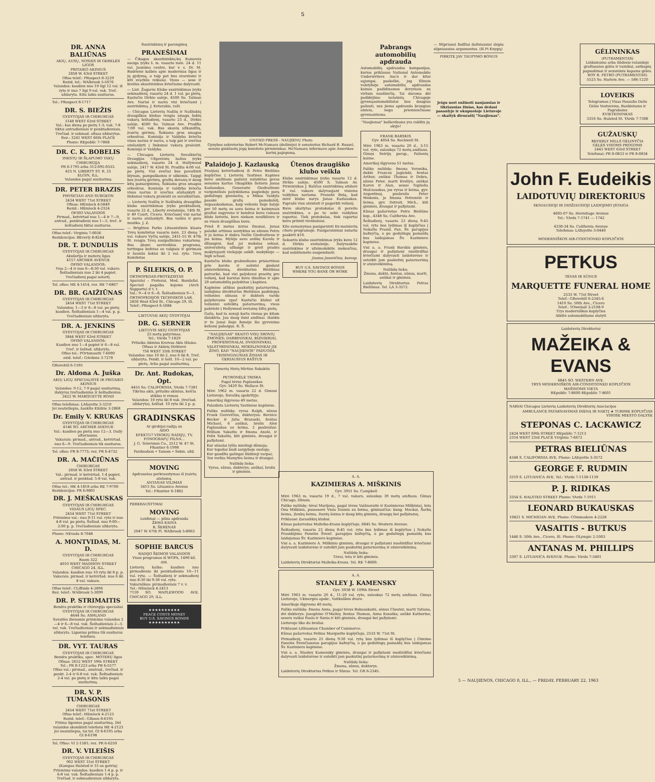5
DR. ANNA BALIŪNAS
AKIŲ, AUSŲ, NOSIES IR GERKLĖS LIGOS
PRITAIKO AKINIUS
2858 W. 63rd STREET
Ofiso telef.: PRospect 8-3229
Rezid. tel.: WAlbrook 5-5076
Valandos: kasdien nuo 10 ligi 12 val. iš ryto ir nuo 7 ligi 9 val. vak. Treč. uždaryta. Kitu laiku susitarus.
Tel.: PRospect 8-1717
DR. S. BIEŽIS
GYDYTOJAS IR CHIRURGAS
3148 WEST 63rd STREET
Val.: kas dieną po pietų 1-3; vak. 7-8 tiktai antradieniais ir penktadieniais. Trečiad. ir sekmad. ofisas uždarytas.
Rez.: 3241 WEST 66th PLACE
Phone: REpublic 7-7868
DR. C. K. BOBELIS
INKSTŲ IR ŠLAPUMO TAKŲ CHIRURGIJA
PR 6-1795 arba 312-695-0533.
425 N. LIBERTY ST. R. 25
ELGIN, ILL.
Valandos pagal susitarimą
DR. PETER BRAZIS
PHYSICIAN AND SURGEON
2434 WEST 71st STREET
Ofisas: HEmlock 4-5849
Rezid.: HEmlock 4-2324
OFISO VALANDOS
Pirmad., ketvirtad nuo 1—4 ir 7—9, antrad., penktadienį nuo 1—5, treč. ir šeštadienį tiktai susitarus.
Ofiso telef.: Virginia 7-0036
Rezidencijos: BEverly 8-8244
DR. T. DUNDULIS
GYDYTOJAS IR CHIRURGAS
Akušerija ir moterų ligos
4157 ARCHER AVENUE
OFISO VALANDOS:
Nuo 2—4 ir nuo 6—8:30 val. vakaro. Šeštadieniais nuo 2 iki 4 popiet. Trečiadienį pagal sutartį.
Tel. ofiso: HE 4-1414, rez. RE 7-6867
DR. BR. GAIŽIŪNAS
GYDYTOJAS IR CHIRURGAS
2454 WEST 71st STREET
Valandos: 1—3 ir 6—8 val. po pietų kasdien. Šeštadieniais 1—4 val. p. p. Trečiadieniais uždaryta.
DR. A. JENKINS
GYDYTOJAS IR CHIRURGAS
3844 WEST 63rd STREET
OFISO VALANDOS:
Kasdien nuo 1—4 popiet ir 6—8 val. Treč. ir šeštad. uždaryta.
Ofiso tel.: POrtsmouth 7-6000
ezid. telef.: GArdens 3-7278
GRovehill 6-1595
Dr. Aldona A. Juška
AKIŲ LIGŲ SPECIALISTĖ IR PRITAIKO AKINIUS
Valandos: 9-12, 7-9 pagal susitarimą, išskyrus trečiadienius ir šeštadienius.
2422 W. MARQUETTE ROAD
Ofiso telefonas: LAfayette 3-3210
Jei neatsiliepia, šaukite KEdzie 3-2868
Dr. Emily V. KRUKAS
GYDYTOJAS IR CHIRURGAS
4146 SO. ARCHER AVENUE
Val.: kasdien po pietų nuo 12—3. Daily afternoons.
Vakarais: pirmad., antrad., ketvirtad. nuo 6—9. Trečiadieniais tik susitarus.
Tel. ofiso: PR 8-7773; rez. PR 6-4732
DR. A. MAČIŪNAS
CHIRURGAS
2858 W. 63rd STREET
Val.: pirmad. ir ketvirtad. 1-4 popiet, antrad. ir penktad. 5-8 val. vak.
Ofiso tel.: HE 4-1818 arba RE 7-9700
Rezidencijos: PR 6-9801
DR. J. MEŠKAUSKAS
GYDYTOJAS IR CHIRURGAS
VIDAUS LIGŲ SPEC.
2454 WEST 71st STREET
Priėmimo val.: nuo 9-11 val. ryto ir nuo 4-8 val. po pietų. Šeštad. nuo 9:00—2:00 p. p. Trečiadieniais uždaryta.
Phone: NEvada 8-7048
A. MONTVIDAS, M. D.
GYDYTOJAS IR CHIRURGAS
Room 322
4010 WEST MADISON STREET
CHICAGO 24, ILL.
Valandos: kasdien nuo 10 ryto iki 8 p. p. Vakarais: pirmad. ir ketvirtad. nuo 6 iki 8 val. vakaro.
Ofiso telef.: CLiffside 4-2896
Rez. telef.: WAlbrook 5-3099
DR. P. STRIMAITIS
Bendra praktika ir chirurgija specialiai
GYDYTOJAS IR CHIRURGAS
4644 So. ASHLAND
Savaitės dienomis priėmimo valandos 2—4 ir 6—8 val. vak. Šeštadieniais 2—5 val. vak. Trečiadieniais ir sekmadieniais uždaryta. Ligonius priima tik susitarus telefonu.
DR. VYT. TAURAS
GYDYTOJAS IR CHIRURGAS
Bendra praktika, spec. MOTERŲ ligos
Ofisas: 2652 WEST 59th STREET
Tel.: PR 8-1223 arba PR 6-5577
Ofiso val.: pirmad., anutrad., trečiad. ir penkt. 2-4 ir 6-8 val. vak. Šeštadieniais 2-4 val. po pietų ir kitu laiku pagal susitarimą.
DR. V. P. TUMASONIS
CHIRURGAS
2454 WEST 71st STREET
Ofiso telef.: HEmlock 4-2123
Rezid. telef.: GIbson 8-6195
Priima ligonius pagal susitarimą. Dėl valandos skambinti telefonu HE 4-2123 Jei neatsiliepia, tai tel. GI 8-6195 arba GI 8-6198
Tel. Ofiso: VI 2-1581; rez. PR 6-6250
DR. V. VILEIŠIS
GYDYTOJAS IR CHIRURGAS
902 WEST 31st STREET
(Kampas Halsted ir 31-os gatvių)
Priėmimo valandos: kasdien 1-4 p. p. ir 6-8 val. vak. Šeštadieniais 1-4 p. p. Trečiad. ir sekmadieniais uždaryta.
Susirinkimų ir parengimų
PRANEŠIMAI
— Čikagos skautininkių-kų Ramovės sueiga įvyks š. m. vasario mėn. 24 d. 11 val. Jaunimo centre, kur v. s. Dr. M. Budrienė kalbės apie modernias ligas ir jų gydymą, o taip pat bus svarstomi ir kiti svarbūs reikalai. Visus — sese ir brolius skautininkus kviečiame dalyvauti.
— Liet. Žagarės Klubo susirinkimas įvyks sekmadienį, vasario 24 d. 1 val. po pietų, Kęstučio Dirkio salėje, 4500 So. Talman Ave. Nariai ir narės visi kviečiami į susirinkimą. J. Keturakis, rašt.
— Chicagos Lietuvių Našlių ir Našliukių draugiškas klubas rengia smagų šokių vakarą šeštadienį, vasario 23 d., Dirkio salėje, 4500 So. Talman Ave. Pradžia 7:00 val. vak. Bus skanių užkandžių, įvairių gėrimų. Šokiams gros smagus orkestras. Komisija ir Valdyba kviečia visus narius ir nares, o taip pat ir svečius atsilankyti į linksmai vakarą praleisti. Komisija ir Valdyba
— Chicagos Lietuvių Suvalkiečių Draugijos Užgavėnių balius įvyks sekmadienį, vasario 24 d. Hollywood salėje, 2417 W. 43rd St. Pradžia 4:00 val. po pietų. Visi svečiai bus pavaišinti blynais, pampuškomis ir silkėmis. Taipgi bus įvairių gėrimų, gražių dovanų ir daug kitų pamarginimų. Šokiams gros smagus orkestras. Komisija ir valdyba kviečia visus narius ir svečius atsilankyti ir linksmai vakarą praleisti su suvalkiečiais.
— Lietuvių Našlių ir Našliukių draugiško klubo susirinkimas įvyks penktadienį, vasario 22 d., Liberty svetainėje, 14th St. ir 49 Court, Cicero. Kviečiami visi nariai ir narės atsilankyti. Bus vaišės ir gera muzika. J. Z.
— Brighton Parko Lituanistinės klasės Tėvų komitetas vasario mėn. 23 dieną 7 val. vakaro Vyčių salėje, 2451-55 W. 47th St. rengia Tėvų susipažinimo vakarienę. Bus įdomi saviveiklos programa, turtingas bufetas su valgiais ir gėrimais ir šaunūs šokiai iki 2 val. ryto. Tėvų Komitetas
P. ŠILEIKIS, O. P.
ORTHOPEDAS-PROTEZISTAS Aparatai - Protezai, Med. Bandažai. Speciali pagalba kojoms (Arch Supports) ir t. t.
Val.: 9—4 ir 6—8. Šeštadieniais 9—1.
ORTHOPEDIJOS TECHNIKOS LAB.
2850 West 63rd St., Chicago 29, Ill.
Telef.: PRospect 6-5084
LIETUVIAI AKIŲ GYDYTOJAI
DR. G. SERNER
LIETUVIS AKIŲ GYDYTOJAS
25 metų patyrimas.
Tel.: YArds 7-1829
Pritaiko Akinius Kreivas Akis Ištaiso.
Ofisas ir Akinių Dirbtuvė
756 WEST 35th STREET
Valandos: nuo 10 iki 2, nuo 6 iki 8, Treč. uždaryta. Penkt. ir šešt. 10—2 val. po pietų. Arba pagal susitarimą.
Dr. Ant. Rudokas, Opt.
4455 So. CALIFORNIA, YArds 7-7381
Tikrina akis, pritaiko akinius, keičia stiklus ir rėmus
Valandos: 10 ryto iki 8 vak. (trečiad. uždaryta), šeštad. 10 ryto iki 2 p. p.
GRADINSKAS
Ar girdėjai radiją su
AIDO
EFEKTU? VISOKIŲ RADIJŲ, TV, FONOGRAFŲ PILNA...
J. G. Television Co., 2512 W. 47 St. FRontier 6-1998
Parduodam • Taisom • Sekm. užd.
MOVING
Apdraustas perkraustymas iš įvairių atstumų.
ANTANAS VILIMAS
3415 So. Lituanica Avenue
Tel.: FRontier 6-1882
PERKRAUSTYMAI
MOVING
Leidimai — pilna apdrauda
ŽEMA KAINA
R. ŠERĖNAS
2047 W. 67th Pl. WAlbrook 5-8063
SOPHIE BARCUS
RADIJO ŠEIMOS VALANDOS
Visos programos iš WOPA, 1490 kil. AM.
Lietuvių kalba: kasdien nuo pirmadienio iki penktadienio 10—11 val. ryto. — Šeštadienį ir sekmadienį nuo 8:30 iki 9:30 val. ryto.
Vakaruškos: pirmadieniais 7 v. v.
Tel.: HEmlock 4-2413
7159 SO. MAPLEWOOD AVE. CHICAGO 29, ILL.
★★★★★★★★★★
PEACE COSTS MONEY
BUY U.S. SAVINGS BONDS
★★★★★★★★★★
UNITED PRESS - NAUJIENŲ Photo
Gynybos sekretorius Robert McNamara (dešinėje) ir senatorius Richard B. Russel, senato ginkluotų jėgų komiteto pirmininkas. McNamara informavo apie Amerikos karinį pajėgumą.
Palaidojo J. Kazlauską
Praėjusį ketvirtadienį iš Petro Bieliūno koplyčios į Lietuvių Tautines Kapines buvo amžinam poilsiui nulydėtas geras senosios kartos čikagiškis lietuvis Jonas Kazlauskas. Genovaitė Giedraitienė vargonėliais palydėdama pagiedojo porą gedulingų giesmelių, o Mikas Vaidyla pasakė gražų pamokslėlį, nupasakodamas, kaip velionis šioje šalyje per 50 metų su savo šeima ir kaimynais gražiai sugyveno ir bendrai buvo ramaus būdo lietuvis, kurs niekam neužkliuvo ir su visais draugiškas buvo.
Prieš 8 metus mirus žmonai, Jonas palaikė artimus santykius su sūnum Petru ir jo šeima ir dukra Nellie Giedraitiene ir jos šeima. Mylėjo savo anūkę Karolę ir džiaugėsi, kad jai mokslas sekasi, universitetą užbaigė ir greit pradės mokytojauti viešojoje aukšt. mokykloje — high school.
Kęstučio klubo grabnešiams prisiartinus prie karsto ir solistei giedant atsisveikinimą, direktorius Bieliūnas patvarkė, kad visi palydovai praeitų pro velionį, kad karstas buvo išneštas ir apie 20 automobilių palydėtas į kapines.
Kapinėse atlikus paskutinį patarnavimą, laidojimo direktorius Bieliūnas padėkojęs velionies sūnaus ir dukters vardu palydovams ypač Kęstučio klubui už velioniui suteiktą patarnavimą, visus pakvietė į Hollywood svetainę šiltų pietų.
Gaila, kad ta senoji karta vienas po kitam išsiskiria. Jau daug ilsisi amžinai. Išsėkis ir tu Jonai šioje žemėje šio gyvenimo kelionę pabaigęs. R. Š.
"NAUJIENAS" SKAITO VISŲ SROVIŲ ŽMONĖS; DARBININKAI, BIZNIERIAI, PROFESIONALAI, DVASININKAI, VALSTYBININKAI, MOKSLININKAI JIE ŽINO, KAD "NAUJIENOS" PADUODA TEISINGIAUSIAS ŽINIAS IR GERIAUSIUS RAŠTUS
Vienerių Metų Mirties Sukaktis
PETRONĖLĖ TRISKA
Pagal tėvus Paplauskas
Gyv. 3429 So. Wallace St.
Mirė 1962 m. vasario 22 d. Gimusi Lietuvoje, Suvalkų apskrityje.
Amerikoj išgyveno 49 metus.
Palaidota Lietuvių Tautinėse kapinėse.
Paliko nuliūdę: vyras Ralph, sūnus Frank Gurevičius, dukteryss: Bernice Becker ir Julia Brazaski, žentas Michael, 6 anūkai, brolis Alex Paplauskas su šeima, 2 pusbroliai: William Yakaitis ir žmona Anelė, ir Felix Yakaitis, kiti giminės, draugai ir pažįstami.
Kur sūuolai tylūs mielingi dūmoja;
Kur topoliai budi sargyboje sustoję;
Kur gaudžia galingai liūdnieji varpai;
Ten verkia Mamytės šeima ir draugai.
Nuliūdę lieka:
Vyras, sūnus, dukterys, anūkai, brolis ir giminės.
Ūtenos draugiško klubo veikla
Klubo susirinkimas įvyko vasario 12 d. Dirkio salėje, 4500 S. Talman Av. Pirmininkas J. Baličas susirinkimą atidarė 8 val. vakaro dalyvaujant visiems valdybos nariams. Pranešė žinią, kad mirė klubo narys Jonas Kazlauskas. Paprašė visu atsistoti ir pagerbti velionį.
Buvo skaitytas protokolas iš pereito susirinkimo, o po to sekė valdybos raportai. Tiek protokolas, tiek raportai buvo priimti vienbalsiai.
Kilo sumanymas pasigarsinti Ex-mainierių choro programoje. Pasigarsinimui nutarta paskirti $10.
Sekantis klubo susirinkimas įvyks kovo 12 d. Dirkio svetainėje. Dalyvaukite susirinkime ir užsimokėkite mokesčius, kad nebūtumėte suspenduoti.
Juozas Jusevičius, koresp.
BUY U.S. SAVINGS BONDS
WHERE YOU BANK OR WORK
Pabrangs automobilių apdrauda
Automobilių apdraudos kompanijos, kurios priklauso National Automobile Underwriters Ass'n ir dar kitai sąjungai, paskelbė, jog Illinois valstybėje automobilių apdraudos kainos padidinamos devyniais su viršum nuošimčių. Tai daroma dėl padidėjimo nelaimių. Chicagoje gyvenąautomobilistai bus daugiau paliesti, nes jiems apdrauda brangiau atsieis, negu priemiesčiuose gyvenantiems.
"Naujienos" bolševikams yra rakštis jų akyje!
FRANK BARSKIS
Gyv. 4054 So. Rockwell St.
Mirė 1963 m. vasario 20 d., 3:15 val. ryte, sulaukęs 72 metų amžiaus. Gimęs Seirijų parap., Palionių kaime.
Amerikoj išgyveno 51 metus.
Paliko nuliūdę: žmona Veronika, duktė Frances Jagielski, žentas Arthur, anūkai Thomas ir Debra, sūnus Peter, marti Evellyn, anūkai Karen ir Alan, sesuo Tophelia Malciauskas, jos vyras ir šeima, gyv. Argentinoj, pusbrolis Peter Medonis, jo žmona Petronėlė ir šeima, gyv. Detroit, Mich., kiti giminės, draugai ir pažįstami.
Kūnas pašarvotas Petro Bieliūno kop., 4348 So. California Ave.
Šeštadienį, vasario 23 dieną 9:45 val. ryto bus lydimas iš koplyčios į Nekalto Prasid. Pan. Šv. parapijos bažnyčią, o po gedulingų pamaldų bus laidojamas Šv. Kazimiero kapinėse.
Visi a. a. Frank Barskis giminės, draugai ir pažįstami nuoširdžiai kviečiami dalyvauti laidotuvėse ir suteikti jam paskutinį patarnavimą ir atsisveikinimą.
Nuliūdę lieka:
Žmona, duktė, žentas, sūnus, marti, anūkai ir giminės.
Laidotuvių Direktorius Petras Bieliūnas. Tel. LA 3-3572.
— Stipriausi žodžiai dažniausiai slepia silpniausius argumentus. (Iš Pi Knygų)
PIRKITE JAV TAUPYMO BONUS
Jeigu nori sužinoti naujausias ir tikriausias žinias, kas dedasi pasaulyje ir okupuotoje Lietuvoje — skaityk dienraštį "Naujienas".
GĖLININKAS
(PUTRAMENTAS)
Linksmumo arba liūdesio valandoje gražiausios gėlės ir vainikai, antkapių papuošimai ir sezoninės kapams gėlės.
ROY R. PETRO (PUTRAMENTAS)
5525 So. Harlem Ave. — 586-1220
LOVEIKIS
Telegramos į Visas Pasaulio Dalis
Gėlės Vestuvėms, Bankietams ir Pagrabams
KVIETKININKAS
3316 So. Halsted St. YArds 7-7308
GUŽAUSKŲ
BEVERLY HILLS GĖLINYČIA
GĖLĖS VISOMS PROGOMS
2443 WEST 63rd STREET
Telefonai: PR 8-0833 ir PR 8-0834
John F. Eudeikis
LAIDOTUVIŲ DIREKTORIUS
SENIAUSIOJI IR DIDŽIAUSIOJI LAIDOJIMO ĮSTAIGA
4605-07 So. Hermitage Avenue
Tel.: YArds 7-1741 — 1742
4330-34 So. California Avenue
Telefonas: LAfayette 3-0440
MODERNIŠKOS AIR-CODITIONED KOPLYČIOS
PETKUS
TĖVAS IR SŪNUS
MARQUETTE FUNERAL HOME
2533 W. 71st Street
Telef.: GRovehill 6-2345-6
1410 So. 50th Ave., Cicero
Telef.: TOwnhall 3-2108-9
Trys moderniškos koplyčios
Aikštė automobiliams statyti
Laidotuvių Direktoriai
MAŽEIKA & EVANS
6845 SO. WESTERN AVE.
TRYS MODERNIŠKOS AIR-CONDITIONED KOPLYČIOS
MAŠINOMS VIETA
REpublic 7-8600 REpublic 7-8601
NARIAI Chicagos Lietuvių Laidotuvių Direktorių Asociacijos
AMBULANCE PATARNAVIMAS DIENĄ IR NAKTĮ ★ TURIME KOPLYČIAS VISOSE MIESTO DALYSE
STEPONAS C. LACKAWICZ
2424 WEST 69th STREET REpublic 7-1213
2314 WEST 23rd PLACE VIrginia 7-6672
PETRAS BIELIŪNAS
4348 S. CALIFORNIA AVE. Phone: LAfayette 3-3572
GEORGE F. RUDMIN
3319 S. LITUANICA AVE. Tel.: YArds 7-1138-1139
P. J. RIDIKAS
3354 S. HALSTED STREET Phone: YArds 7-1911
LEONARD BUKAUSKAS
10821 S. MICHIGAN AVE. Phone: COmmodore 4-2228
VASAITIS - BUTKUS
1446 S. 50th Ave., Cicero, Ill. Phone: OLympic 2-1003
ANTANAS M. PHILLIPS
3307 S. LITUANICA AVENUE. Phone: YArds 7-3401
A. A.
KAZIMIERAS A. MIŠKINIS
Gyv. 3951 So. Campbell
Mirė 1963 m. vasario 19 d., 7 val. vakaro, sulaukęs 39 metų amžiaus. Gimęs Chicago, Illinois.
Paliko nuliūdę: tėvai Marijona, pagal tėvus Vaišnoraitė ir Kazimieras Miškiniai, teta Ona Miškinis, pusseserė Viola Daunis su šeima, giminaičiai: kung. Mockai, Šarkų šeima, Zenkų šeima, Dantų šeima ir daug kitų giminių, draugų bei pažįstamų.
Priklausė Zarasiškių klubui.
Kūnas pašarvotas Mažeika-Evans koplyčioje, 6845 So. Western Avenue.
Šeštadienį, vasario 23 dieną 8:45 val. ryto bus lydimas iš koplyčios į Nekalto Prasidėjimo Panelės Švenč. parapijos bažnyčią, o po gedulingų pamaldų bus laidojamas Šv. Kazimiero kapinėse.
Visi a. a. Kazimiero A. Miškinio giminės, draugai ir pažįstami nuoširdžiai kviečiami dalyvauti laidotuvėse ir suteikti jam paskutinį patarnavimą ir atsisveikinimą.
Nuliūdę lieka:
Tėvai, teta ir kiti giminės.
Laidotuvių Direktoriai Mažeika-Evans. Tel. RE 7-8600.
A. A.
STANLEY J. KAMENSKY
Gyv. 3938 W. 109th Street
Mirė 1963 m. vasario 20 d., 11:20 val. ryto, sulaukęs 72 metų amžiaus. Gimęs Lietuvoje, Ukmergės apskr., Vaitkuškės dvare.
Amerikoje išgyveno 40 metų.
Paliko nuliūdę: žmona Anna, pagal tėvus Bukauskaitė, sūnus Chester, marti Tatiana, dvi dukterys: Josephine O'Malley, žentas Thomas, Anna Kosatka; anūkė Katherine, sesers vaikai Paula ir Sonia ir kiti giminės, draugai bei pažįstami.
Lietuvoje liko du broliai.
Priklausė Lithuanian Chamber of Commerce.
Kūnas pašarvotas Petkus Marquette koplyčioje, 2533 W. 71st St.
Pirmadienį, vasario 25 dieną 9:30 val. rytą bus lydimas iš koplyčios į Gimimo Panelės Švenčiausios parapijos bažnyčią, o po gedulingų pamaldų bus laidojamas Šv. Kazimiero kapinėse.
Visi a. a. Stanley Kamensky giminės, draugai ir pažįstami nuoširdžiai kviečiami dalyvauti laidotuvėse ir suteikti jam paskutinį patarnavimą ir atsisveikinimą.
Nuliūdę lieka:
Žmona, sūnus, dukterys.
Laidotuvių Direktorius Petkus ir Sūnus. Tel. GR 6-2345.
5 — NAUJIENOS, CHICAGO 8, ILL., — FRIDAY, FEBRUARY 22, 1963